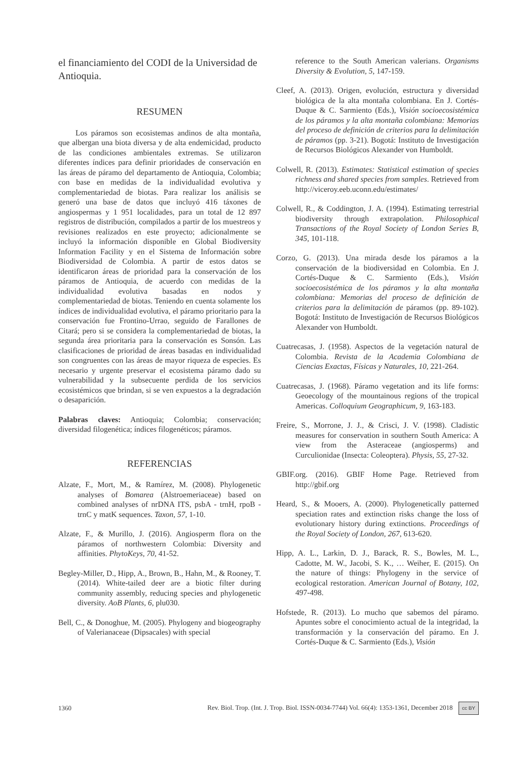el financiamiento del CODI de la Universidad de Antioquia.
RESUMEN
Los páramos son ecosistemas andinos de alta montaña, que albergan una biota diversa y de alta endemicidad, producto de las condiciones ambientales extremas. Se utilizaron diferentes índices para definir prioridades de conservación en las áreas de páramo del departamento de Antioquia, Colombia; con base en medidas de la individualidad evolutiva y complementariedad de biotas. Para realizar los análisis se generó una base de datos que incluyó 416 táxones de angiospermas y 1 951 localidades, para un total de 12 897 registros de distribución, compilados a partir de los muestreos y revisiones realizados en este proyecto; adicionalmente se incluyó la información disponible en Global Biodiversity Information Facility y en el Sistema de Información sobre Biodiversidad de Colombia. A partir de estos datos se identificaron áreas de prioridad para la conservación de los páramos de Antioquia, de acuerdo con medidas de la individualidad evolutiva basadas en nodos y complementariedad de biotas. Teniendo en cuenta solamente los índices de individualidad evolutiva, el páramo prioritario para la conservación fue Frontino-Urrao, seguido de Farallones de Citará; pero si se considera la complementariedad de biotas, la segunda área prioritaria para la conservación es Sonsón. Las clasificaciones de prioridad de áreas basadas en individualidad son congruentes con las áreas de mayor riqueza de especies. Es necesario y urgente preservar el ecosistema páramo dado su vulnerabilidad y la subsecuente perdida de los servicios ecosistémicos que brindan, si se ven expuestos a la degradación o desaparición.
Palabras claves: Antioquia; Colombia; conservación; diversidad filogenética; índices filogenéticos; páramos.
REFERENCIAS
Alzate, F., Mort, M., & Ramírez, M. (2008). Phylogenetic analyses of Bomarea (Alstroemeriaceae) based on combined analyses of nrDNA ITS, psbA - trnH, rpoB - trnC y matK sequences. Taxon, 57, 1-10.
Alzate, F., & Murillo, J. (2016). Angiosperm flora on the páramos of northwestern Colombia: Diversity and affinities. PhytoKeys, 70, 41-52.
Begley-Miller, D., Hipp, A., Brown, B., Hahn, M., & Rooney, T. (2014). White-tailed deer are a biotic filter during community assembly, reducing species and phylogenetic diversity. AoB Plants, 6, plu030.
Bell, C., & Donoghue, M. (2005). Phylogeny and biogeography of Valerianaceae (Dipsacales) with special
reference to the South American valerians. Organisms Diversity & Evolution, 5, 147-159.
Cleef, A. (2013). Origen, evolución, estructura y diversidad biológica de la alta montaña colombiana. En J. Cortés-Duque & C. Sarmiento (Eds.), Visión socioecosistémica de los páramos y la alta montaña colombiana: Memorias del proceso de definición de criterios para la delimitación de páramos (pp. 3-21). Bogotá: Instituto de Investigación de Recursos Biológicos Alexander von Humboldt.
Colwell, R. (2013). Estimates: Statistical estimation of species richness and shared species from samples. Retrieved from http://viceroy.eeb.uconn.edu/estimates/
Colwell, R., & Coddington, J. A. (1994). Estimating terrestrial biodiversity through extrapolation. Philosophical Transactions of the Royal Society of London Series B, 345, 101-118.
Corzo, G. (2013). Una mirada desde los páramos a la conservación de la biodiversidad en Colombia. En J. Cortés-Duque & C. Sarmiento (Eds.), Visión socioecosistémica de los páramos y la alta montaña colombiana: Memorias del proceso de definición de criterios para la delimitación de páramos (pp. 89-102). Bogotá: Instituto de Investigación de Recursos Biológicos Alexander von Humboldt.
Cuatrecasas, J. (1958). Aspectos de la vegetación natural de Colombia. Revista de la Academia Colombiana de Ciencias Exactas, Físicas y Naturales, 10, 221-264.
Cuatrecasas, J. (1968). Páramo vegetation and its life forms: Geoecology of the mountainous regions of the tropical Americas. Colloquium Geographicum, 9, 163-183.
Freire, S., Morrone, J. J., & Crisci, J. V. (1998). Cladistic measures for conservation in southern South America: A view from the Asteraceae (angiosperms) and Curculionidae (Insecta: Coleoptera). Physis, 55, 27-32.
GBIF.org. (2016). GBIF Home Page. Retrieved from http://gbif.org
Heard, S., & Mooers, A. (2000). Phylogenetically patterned speciation rates and extinction risks change the loss of evolutionary history during extinctions. Proceedings of the Royal Society of London, 267, 613-620.
Hipp, A. L., Larkin, D. J., Barack, R. S., Bowles, M. L., Cadotte, M. W., Jacobi, S. K., … Weiher, E. (2015). On the nature of things: Phylogeny in the service of ecological restoration. American Journal of Botany, 102, 497-498.
Hofstede, R. (2013). Lo mucho que sabemos del páramo. Apuntes sobre el conocimiento actual de la integridad, la transformación y la conservación del páramo. En J. Cortés-Duque & C. Sarmiento (Eds.), Visión
1360 Rev. Biol. Trop. (Int. J. Trop. Biol. ISSN-0034-7744) Vol. 66(4): 1353-1361, December 2018 cc BY